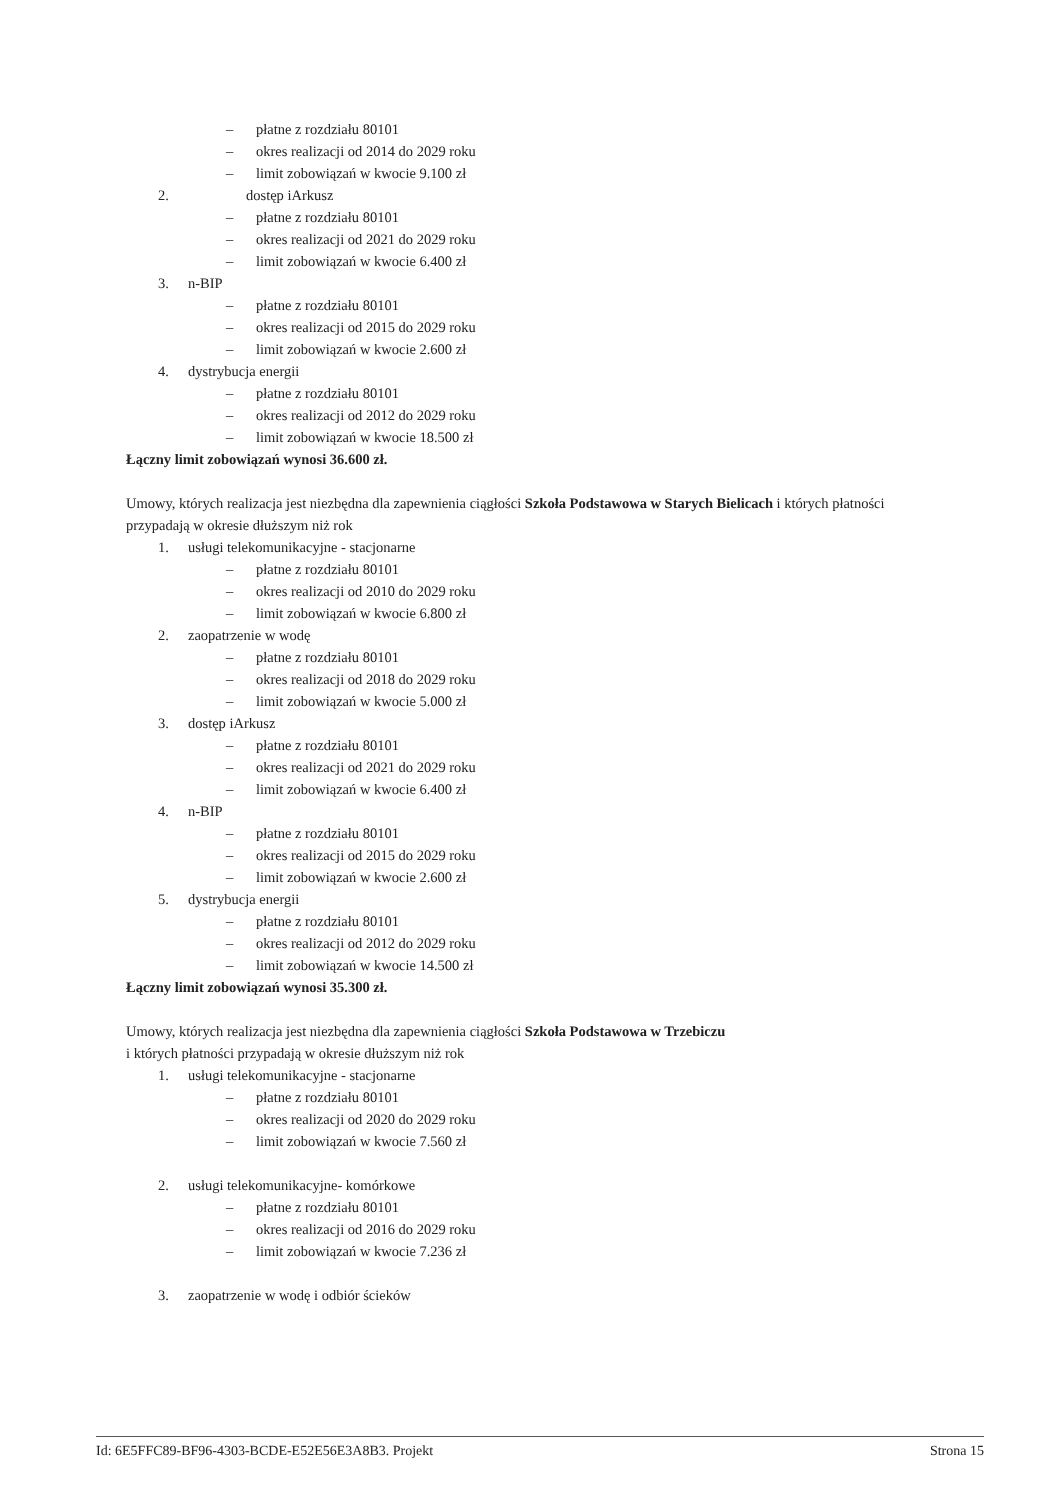– płatne z rozdziału 80101
– okres realizacji od 2014 do 2029 roku
– limit zobowiązań w kwocie 9.100 zł
2. dostęp iArkusz
– płatne z rozdziału 80101
– okres realizacji od 2021 do 2029 roku
– limit zobowiązań w kwocie 6.400 zł
3. n-BIP
– płatne z rozdziału 80101
– okres realizacji od 2015 do 2029 roku
– limit zobowiązań w kwocie 2.600 zł
4. dystrybucja energii
– płatne z rozdziału 80101
– okres realizacji od 2012 do 2029 roku
– limit zobowiązań w kwocie 18.500 zł
Łączny limit zobowiązań wynosi 36.600 zł.
Umowy, których realizacja jest niezbędna dla zapewnienia ciągłości Szkoła Podstawowa w Starych Bielicach i których płatności przypadają w okresie dłuższym niż rok
1. usługi telekomunikacyjne - stacjonarne
– płatne z rozdziału 80101
– okres realizacji od 2010 do 2029 roku
– limit zobowiązań w kwocie 6.800 zł
2. zaopatrzenie w wodę
– płatne z rozdziału 80101
– okres realizacji od 2018 do 2029 roku
– limit zobowiązań w kwocie 5.000 zł
3. dostęp iArkusz
– płatne z rozdziału 80101
– okres realizacji od 2021 do 2029 roku
– limit zobowiązań w kwocie 6.400 zł
4. n-BIP
– płatne z rozdziału 80101
– okres realizacji od 2015 do 2029 roku
– limit zobowiązań w kwocie 2.600 zł
5. dystrybucja energii
– płatne z rozdziału 80101
– okres realizacji od 2012 do 2029 roku
– limit zobowiązań w kwocie 14.500 zł
Łączny limit zobowiązań wynosi 35.300 zł.
Umowy, których realizacja jest niezbędna dla zapewnienia ciągłości Szkoła Podstawowa w Trzebiczu
i których płatności przypadają w okresie dłuższym niż rok
1. usługi telekomunikacyjne - stacjonarne
– płatne z rozdziału 80101
– okres realizacji od 2020 do 2029 roku
– limit zobowiązań w kwocie 7.560 zł
2. usługi telekomunikacyjne- komórkowe
– płatne z rozdziału 80101
– okres realizacji od 2016 do 2029 roku
– limit zobowiązań w kwocie 7.236 zł
3. zaopatrzenie w wodę i odbiór ścieków
Id: 6E5FFC89-BF96-4303-BCDE-E52E56E3A8B3. Projekt Strona 15